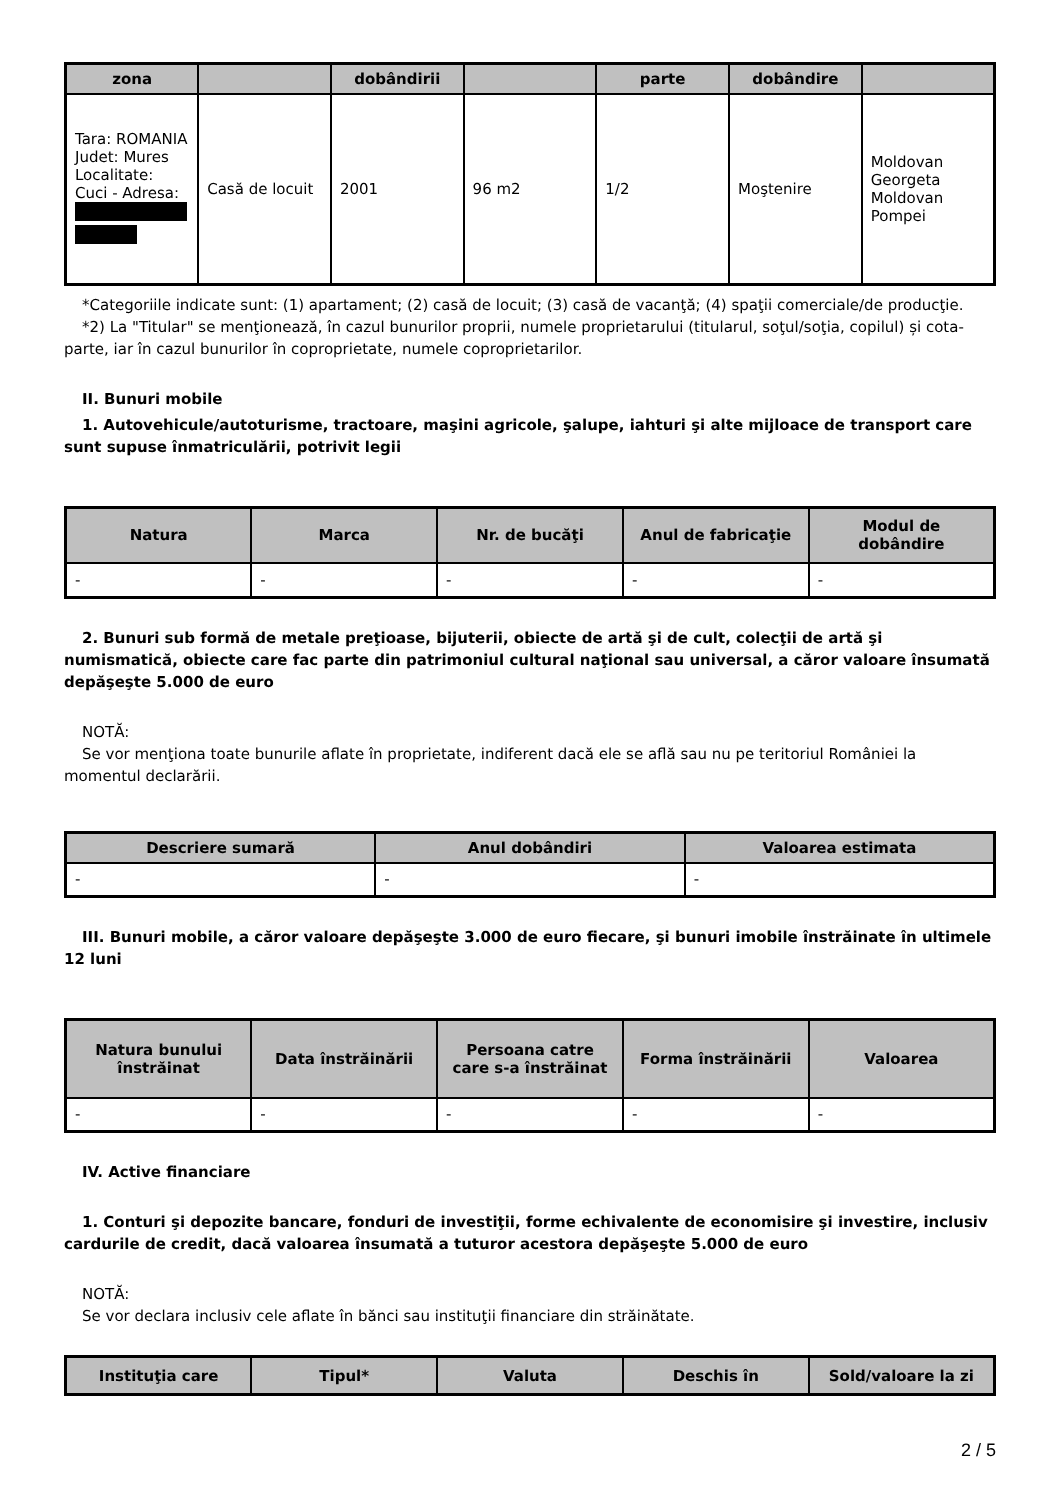| zona | | dobândirii | | parte | dobândire | |
| --- | --- | --- | --- | --- | --- | --- |
| Tara: ROMANIA Judet: Mures Localitate: Cuci - Adresa: | Casă de locuit | 2001 | 96 m2 | 1/2 | Moştenire | Moldovan Georgeta Moldovan Pompei |
*Categoriile indicate sunt: (1) apartament; (2) casă de locuit; (3) casă de vacanţă; (4) spaţii comerciale/de producţie.
*2) La "Titular" se menţionează, în cazul bunurilor proprii, numele proprietarului (titularul, soţul/soţia, copilul) și cota-parte, iar în cazul bunurilor în coproprietate, numele coproprietarilor.
II. Bunuri mobile
1. Autovehicule/autoturisme, tractoare, maşini agricole, şalupe, iahturi şi alte mijloace de transport care sunt supuse înmatriculării, potrivit legii
| Natura | Marca | Nr. de bucăţi | Anul de fabricaţie | Modul de dobândire |
| --- | --- | --- | --- | --- |
| - | - | - | - | - |
2. Bunuri sub formă de metale preţioase, bijuterii, obiecte de artă şi de cult, colecţii de artă şi numismatică, obiecte care fac parte din patrimoniul cultural naţional sau universal, a căror valoare însumată depăşeşte 5.000 de euro
NOTĂ:
Se vor menţiona toate bunurile aflate în proprietate, indiferent dacă ele se află sau nu pe teritoriul României la momentul declarării.
| Descriere sumară | Anul dobândiri | Valoarea estimata |
| --- | --- | --- |
| - | - | - |
III. Bunuri mobile, a căror valoare depăşeşte 3.000 de euro fiecare, şi bunuri imobile înstrăinate în ultimele 12 luni
| Natura bunului înstrăinat | Data înstrăinării | Persoana catre care s-a înstrăinat | Forma înstrăinării | Valoarea |
| --- | --- | --- | --- | --- |
| - | - | - | - | - |
IV. Active financiare
1. Conturi şi depozite bancare, fonduri de investiţii, forme echivalente de economisire şi investire, inclusiv cardurile de credit, dacă valoarea însumată a tuturor acestora depăşeşte 5.000 de euro
NOTĂ:
Se vor declara inclusiv cele aflate în bănci sau instituţii financiare din străinătate.
| Instituţia care | Tipul* | Valuta | Deschis în | Sold/valoare la zi |
| --- | --- | --- | --- | --- |
2 / 5